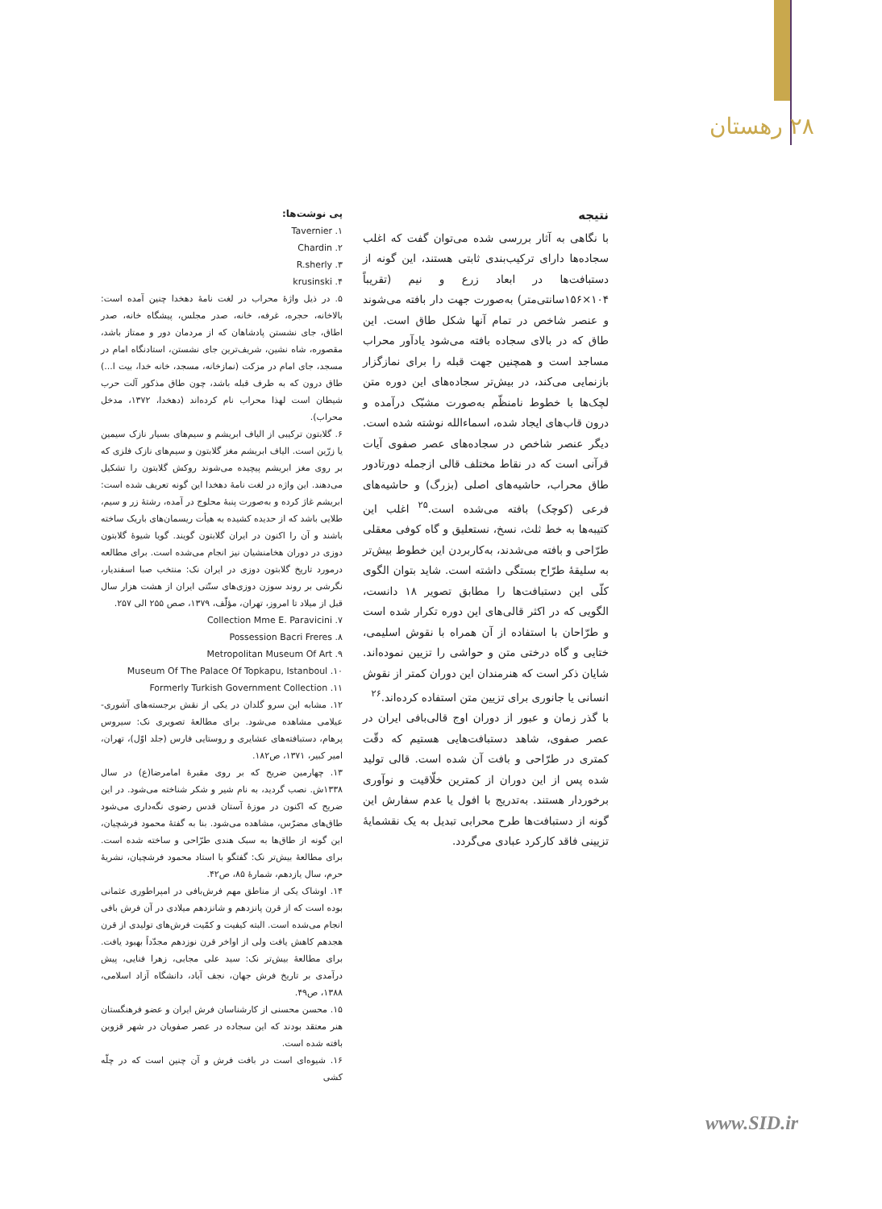۲۸ رهستان
نتیجه
با نگاهی به آثار بررسی شده می‌توان گفت که اغلب سجاده‌ها دارای ترکیب‌بندی ثابتی هستند، این گونه از دستبافت‌ها در ابعاد زرع و نیم (تقریباً ۱۰۴×۱۵۶سانتی‌متر) به‌صورت جهت دار بافته می‌شوند و عنصر شاخص در تمام آنها شکل طاق است. این طاق که در بالای سجاده بافته می‌شود یادآور محراب مساجد است و همچنین جهت قبله را برای نمازگزار بازنمایی می‌کند، در بیش‌تر سجاده‌های این دوره متن لچک‌ها با خطوط نامنظّم به‌صورت مشبّک درآمده و درون قاب‌های ایجاد شده، اسماءالله نوشته شده است. دیگر عنصر شاخص در سجاده‌های عصر صفوی آیات قرآنی است که در نقاط مختلف قالی ازجمله دورتادور طاق محراب، حاشیه‌های اصلی (بزرگ) و حاشیه‌های فرعی (کوچک) بافته می‌شده است.<sup>۲۵</sup> اغلب این کتیبه‌ها به خط ثلث، نسخ، نستعلیق و گاه کوفی معقلی طرّاحی و بافته می‌شدند، به‌کاربردن این خطوط بیش‌تر به سلیقۀ طرّاح بستگی داشته است. شاید بتوان الگوی کلّی این دستبافت‌ها را مطابق تصویر ۱۸ دانست، الگویی که در اکثر قالی‌های این دوره تکرار شده است و طرّاحان با استفاده از آن همراه با نقوش اسلیمی، ختایی و گاه درختی متن و حواشی را تزیین نموده‌اند. شایان ذکر است که هنرمندان این دوران کمتر از نقوش انسانی یا جانوری برای تزیین متن استفاده کرده‌اند.<sup>۲۶</sup>
با گذر زمان و عبور از دوران اوج قالی‌بافی ایران در عصر صفوی، شاهد دستبافت‌هایی هستیم که دقّت کمتری در طرّاحی و بافت آن شده است. قالی تولید شده پس از این دوران از کمترین خلّاقیت و نوآوری برخوردار هستند. به‌تدریج با افول یا عدم سفارش این گونه از دستبافت‌ها طرح محرابی تبدیل به یک نقشمایۀ تزیینی فاقد کارکرد عبادی می‌گردد.
پی نوشت‌ها:
۱. Tavernier
۲. Chardin
۳. R.sherly
۴. krusinski
۵. در ذیل واژۀ محراب در لغت نامۀ دهخدا چنین آمده است: بالاخانه، حجره، غرفه، خانه، صدر مجلس، پیشگاه خانه، صدر اطاق، جای نشستن پادشاهان که از مردمان دور و ممتاز باشد، مقصوره، شاه نشین، شریف‌ترین جای نشستن، استادنگاه امام در مسجد، جای امام در مزکت (نمازخانه، مسجد، خانه خدا، بیت ا...) طاق درون که به طرف قبله باشد، چون طاق مذکور آلت حرب شیطان است لهذا محراب نام کرده‌اند (دهخدا، ۱۳۷۲، مدخل محراب).
۶. گلابتون ترکیبی از الیاف ابریشم و سیم‌های بسیار نازک سیمین یا زرّین است. الیاف ابریشم مغز گلابتون و سیم‌های نازک فلزی که بر روی مغز ابریشم پیچیده می‌شوند روکش گلابتون را تشکیل می‌دهند. این واژه در لغت نامۀ دهخدا این گونه تعریف شده است: ابریشم غاژ کرده و به‌صورت پنبۀ محلوج در آمده، رشتۀ زر و سیم، طلایی باشد که از حدیده کشیده به هیأت ریسمان‌های باریک ساخته باشند و آن را اکنون در ایران گلابتون گویند. گویا شیوۀ گلابتون دوزی در دوران هخامنشیان نیز انجام می‌شده است. برای مطالعه درمورد تاریخ گلابتون دوزی در ایران نک: منتخب صبا اسفندیار، نگرشی بر روند سوزن دوزی‌های سنّتی ایران از هشت هزار سال قبل از میلاد تا امروز، تهران، مؤلّف، ۱۳۷۹، صص ۲۵۵ الی ۲۵۷.
۷. Collection Mme E. Paravicini
۸. Possession Bacri Freres
۹. Metropolitan Museum Of Art
۱۰. Museum Of The Palace Of Topkapu, Istanboul
۱۱. Formerly Turkish Government Collection
۱۲. مشابه این سرو گلدان در یکی از نقش برجسته‌های آشوری-عیلامی مشاهده می‌شود. برای مطالعۀ تصویری نک: سیروس پرهام، دستبافته‌های عشایری و روستایی فارس (جلد اوّل)، تهران، امیر کبیر، ۱۳۷۱، ص۱۸۲.
۱۳. چهارمین ضریح که بر روی مقبرۀ امامرضا(ع) در سال ۱۳۳۸ش. نصب گردید، به نام شیر و شکر شناخته می‌شود. در این ضریح که اکنون در موزۀ آستان قدس رضوی نگه‌داری می‌شود طاق‌های مضرّس، مشاهده می‌شود. بنا به گفتۀ محمود فرشچیان، این گونه از طاق‌ها به سبک هندی طرّاحی و ساخته شده است. برای مطالعۀ بیش‌تر نک: گفتگو با استاد محمود فرشچیان، نشریۀ حرم، سال یازدهم، شمارۀ ۸۵، ص۴۲.
۱۴. اوشاک یکی از مناطق مهم فرش‌بافی در امپراطوری عثمانی بوده است که از قرن پانزدهم و شانزدهم میلادی در آن فرش بافی انجام می‌شده است. البته کیفیت و کمّیت فرش‌های تولیدی از قرن هجدهم کاهش یافت ولی از اواخر قرن نوزدهم مجدّداً بهبود یافت. برای مطالعۀ بیش‌تر نک: سید علی مجابی، زهرا فنایی، پیش درآمدی بر تاریخ فرش جهان، نجف آباد، دانشگاه آزاد اسلامی، ۱۳۸۸، ص۴۹.
۱۵. محسن محسنی از کارشناسان فرش ایران و عضو فرهنگستان هنر معتقد بودند که این سجاده در عصر صفویان در شهر قزوین بافته شده است.
۱۶. شیوه‌ای است در بافت فرش و آن چنین است که در چلّه کشی
www.SID.ir